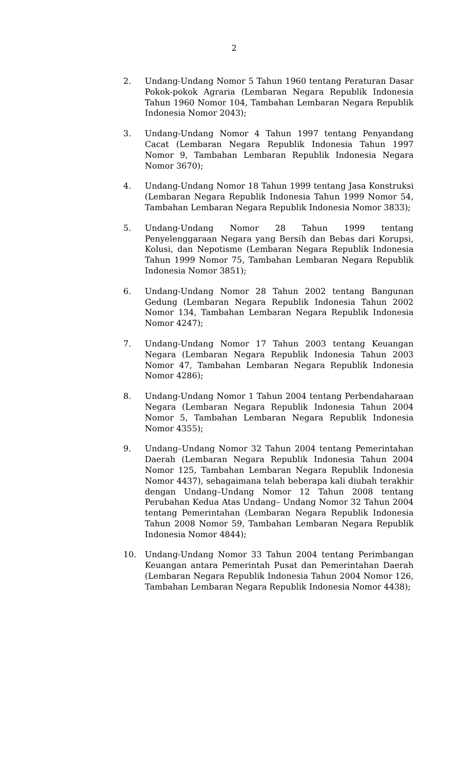2
2. Undang-Undang Nomor 5 Tahun 1960 tentang Peraturan Dasar Pokok-pokok Agraria (Lembaran Negara Republik Indonesia Tahun 1960 Nomor 104, Tambahan Lembaran Negara Republik Indonesia Nomor 2043);
3. Undang-Undang Nomor 4 Tahun 1997 tentang Penyandang Cacat (Lembaran Negara Republik Indonesia Tahun 1997 Nomor 9, Tambahan Lembaran Republik Indonesia Negara Nomor 3670);
4. Undang-Undang Nomor 18 Tahun 1999 tentang Jasa Konstruksi (Lembaran Negara Republik Indonesia Tahun 1999 Nomor 54, Tambahan Lembaran Negara Republik Indonesia Nomor 3833);
5. Undang-Undang Nomor 28 Tahun 1999 tentang Penyelenggaraan Negara yang Bersih dan Bebas dari Korupsi, Kolusi, dan Nepotisme (Lembaran Negara Republik Indonesia Tahun 1999 Nomor 75, Tambahan Lembaran Negara Republik Indonesia Nomor 3851);
6. Undang-Undang Nomor 28 Tahun 2002 tentang Bangunan Gedung (Lembaran Negara Republik Indonesia Tahun 2002 Nomor 134, Tambahan Lembaran Negara Republik Indonesia Nomor 4247);
7. Undang-Undang Nomor 17 Tahun 2003 tentang Keuangan Negara (Lembaran Negara Republik Indonesia Tahun 2003 Nomor 47, Tambahan Lembaran Negara Republik Indonesia Nomor 4286);
8. Undang-Undang Nomor 1 Tahun 2004 tentang Perbendaharaan Negara (Lembaran Negara Republik Indonesia Tahun 2004 Nomor 5, Tambahan Lembaran Negara Republik Indonesia Nomor 4355);
9. Undang–Undang Nomor 32 Tahun 2004 tentang Pemerintahan Daerah (Lembaran Negara Republik Indonesia Tahun 2004 Nomor 125, Tambahan Lembaran Negara Republik Indonesia Nomor 4437), sebagaimana telah beberapa kali diubah terakhir dengan Undang–Undang Nomor 12 Tahun 2008 tentang Perubahan Kedua Atas Undang– Undang Nomor 32 Tahun 2004 tentang Pemerintahan (Lembaran Negara Republik Indonesia Tahun 2008 Nomor 59, Tambahan Lembaran Negara Republik Indonesia Nomor 4844);
10. Undang-Undang Nomor 33 Tahun 2004 tentang Perimbangan Keuangan antara Pemerintah Pusat dan Pemerintahan Daerah (Lembaran Negara Republik Indonesia Tahun 2004 Nomor 126, Tambahan Lembaran Negara Republik Indonesia Nomor 4438);